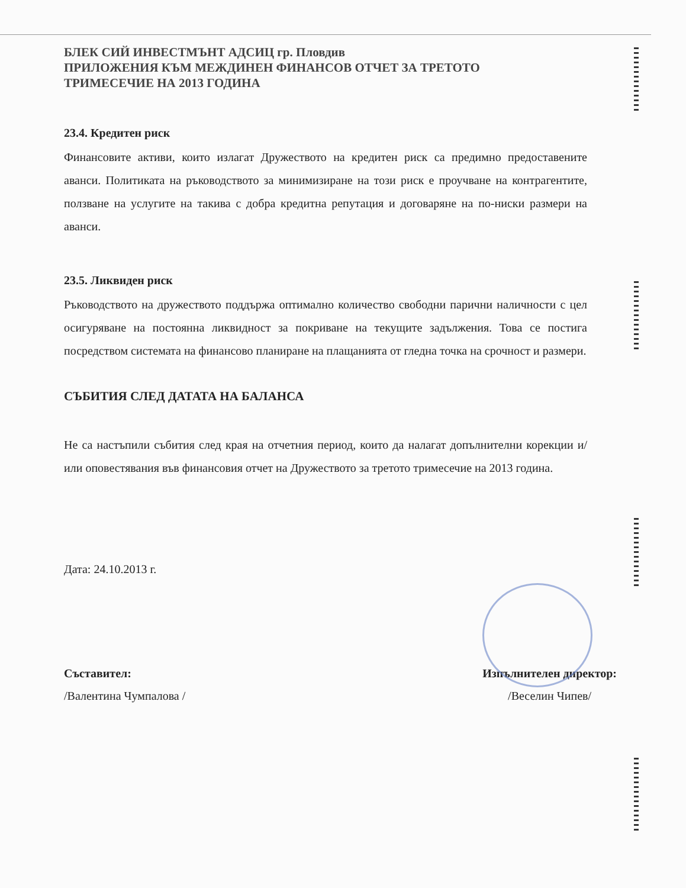БЛЕК СИЙ ИНВЕСТМЪНТ АДСИЦ гр. Пловдив
ПРИЛОЖЕНИЯ КЪМ МЕЖДИНЕН ФИНАНСОВ ОТЧЕТ ЗА ТРЕТОТО
ТРИМЕСЕЧИЕ НА 2013 ГОДИНА
23.4. Кредитен риск
Финансовите активи, които излагат Дружеството на кредитен риск са предимно предоставените аванси. Политиката на ръководството за минимизиране на този риск е проучване на контрагентите, ползване на услугите на такива с добра кредитна репутация и договаряне на по-ниски размери на аванси.
23.5. Ликвиден риск
Ръководството на дружеството поддържа оптимално количество свободни парични наличности с цел осигуряване на постоянна ликвидност за покриване на текущите задължения. Това се постига посредством системата на финансово планиране на плащанията от гледна точка на срочност и размери.
СЪБИТИЯ СЛЕД ДАТАТА НА БАЛАНСА
Не са настъпили събития след края на отчетния период, които да налагат допълнителни корекции и/или оповестявания във финансовия отчет на Дружеството за третото тримесечие на 2013 година.
Дата: 24.10.2013 г.
Съставител:
/Валентина Чумпалова /
Изпълнителен директор:
/Веселин Чипев/